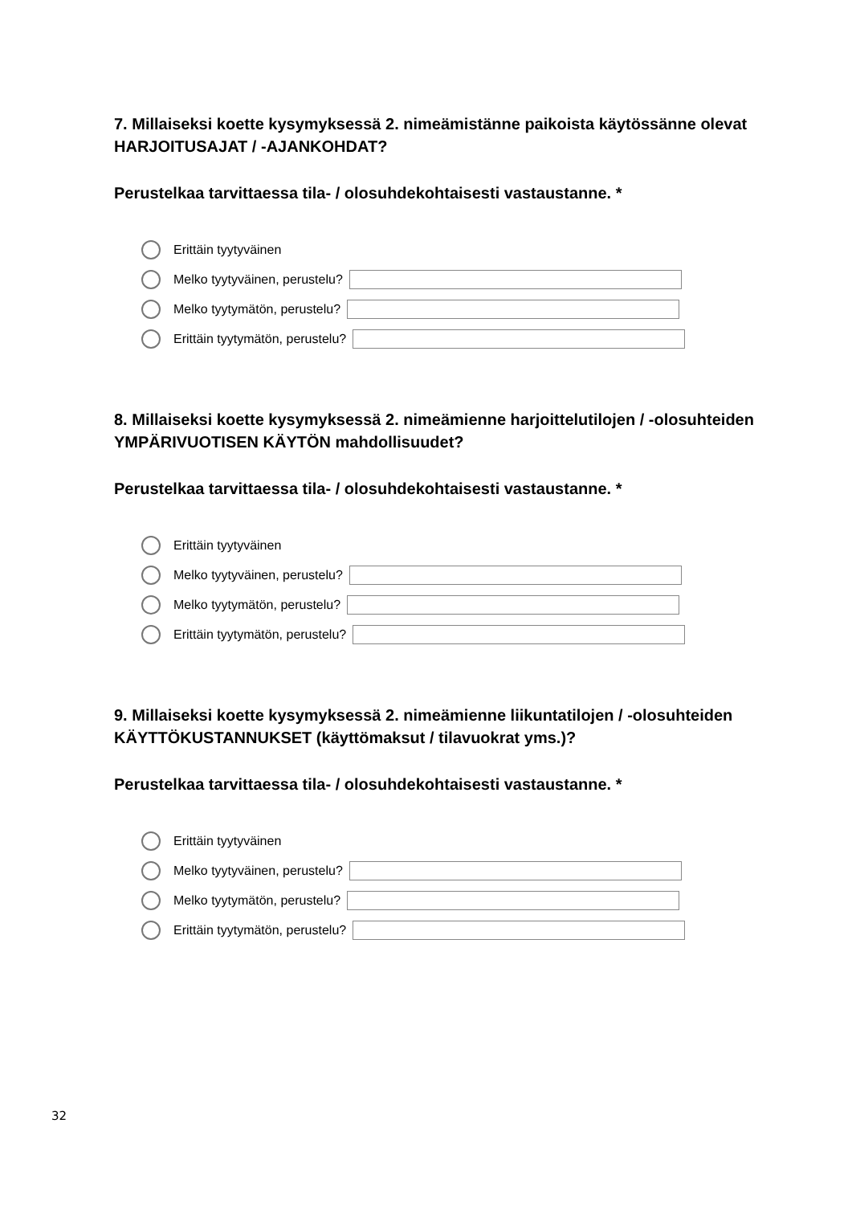7. Millaiseksi koette kysymyksessä 2. nimeämistänne paikoista käytössänne olevat HARJOITUSAJAT / -AJANKOHDAT?
Perustelkaa tarvittaessa tila- / olosuhdekohtaisesti vastaustanne. *
Erittäin tyytyväinen
Melko tyytyväinen, perustelu?
Melko tyytymätön, perustelu?
Erittäin tyytymätön, perustelu?
8. Millaiseksi koette kysymyksessä 2. nimeämienne harjoittelutilojen / -olosuhteiden YMPÄRIVUOTISEN KÄYTÖN mahdollisuudet?
Perustelkaa tarvittaessa tila- / olosuhdekohtaisesti vastaustanne. *
Erittäin tyytyväinen
Melko tyytyväinen, perustelu?
Melko tyytymätön, perustelu?
Erittäin tyytymätön, perustelu?
9. Millaiseksi koette kysymyksessä 2. nimeämienne liikuntatilojen / -olosuhteiden KÄYTTÖKUSTANNUKSET (käyttömaksut / tilavuokrat yms.)?
Perustelkaa tarvittaessa tila- / olosuhdekohtaisesti vastaustanne. *
Erittäin tyytyväinen
Melko tyytyväinen, perustelu?
Melko tyytymätön, perustelu?
Erittäin tyytymätön, perustelu?
32